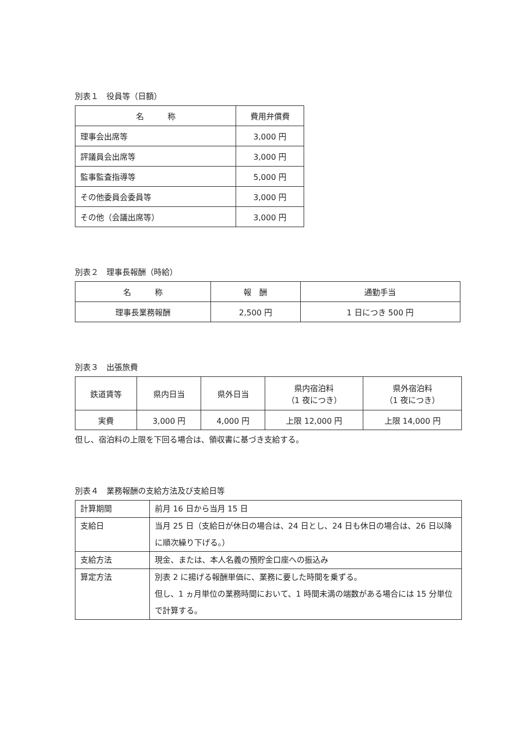別表１　役員等（日額）
| 名 称 | 費用弁償費 |
| --- | --- |
| 理事会出席等 | 3,000 円 |
| 評議員会出席等 | 3,000 円 |
| 監事監査指導等 | 5,000 円 |
| その他委員会委員等 | 3,000 円 |
| その他（会議出席等） | 3,000 円 |
別表２　理事長報酬（時給）
| 名 称 | 報 酬 | 通勤手当 |
| --- | --- | --- |
| 理事長業務報酬 | 2,500 円 | 1 日につき 500 円 |
別表３　出張旅費
| 鉄道賃等 | 県内日当 | 県外日当 | 県内宿泊料 （1 夜につき） | 県外宿泊料 （1 夜につき） |
| --- | --- | --- | --- | --- |
| 実費 | 3,000 円 | 4,000 円 | 上限 12,000 円 | 上限 14,000 円 |
但し、宿泊料の上限を下回る場合は、領収書に基づき支給する。
別表４　業務報酬の支給方法及び支給日等
| 計算期間 | 前月 16 日から当月 15 日 |
| 支給日 | 当月 25 日（支給日が休日の場合は、24 日とし、24 日も休日の場合は、26 日以降に順次繰り下げる。） |
| 支給方法 | 現金、または、本人名義の預貯金口座への振込み |
| 算定方法 | 別表 2 に揚げる報酬単価に、業務に要した時間を乗ずる。 但し、1 ヵ月単位の業務時間において、1 時間未満の端数がある場合には 15 分単位で計算する。 |